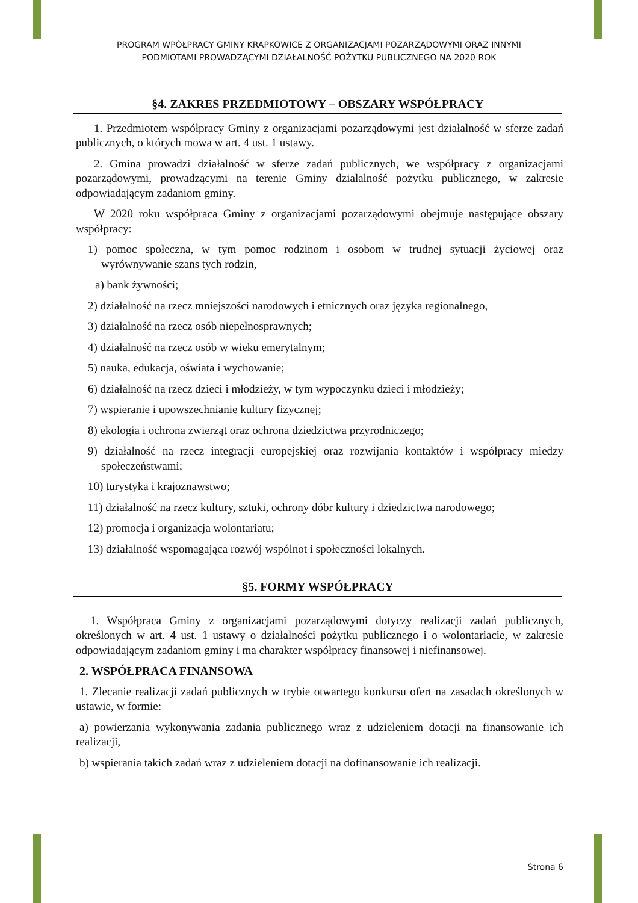PROGRAM WPÓŁPRACY GMINY KRAPKOWICE Z ORGANIZACJAMI POZARZĄDOWYMI ORAZ INNYMI
PODMIOTAMI PROWADZĄCYMI DZIAŁALNOŚĆ POŻYTKU PUBLICZNEGO NA 2020 ROK
§4. ZAKRES PRZEDMIOTOWY – OBSZARY WSPÓŁPRACY
1. Przedmiotem współpracy Gminy z organizacjami pozarządowymi jest działalność w sferze zadań publicznych, o których mowa w art. 4 ust. 1 ustawy.
2. Gmina prowadzi działalność w sferze zadań publicznych, we współpracy z organizacjami pozarządowymi, prowadzącymi na terenie Gminy działalność pożytku publicznego, w zakresie odpowiadającym zadaniom gminy.
W 2020 roku współpraca Gminy z organizacjami pozarządowymi obejmuje następujące obszary współpracy:
1) pomoc społeczna, w tym pomoc rodzinom i osobom w trudnej sytuacji życiowej oraz wyrównywanie szans tych rodzin,
a) bank żywności;
2) działalność na rzecz mniejszości narodowych i etnicznych oraz języka regionalnego,
3) działalność na rzecz osób niepełnosprawnych;
4) działalność na rzecz osób w wieku emerytalnym;
5) nauka, edukacja, oświata i wychowanie;
6) działalność na rzecz dzieci i młodzieży, w tym wypoczynku dzieci i młodzieży;
7) wspieranie i upowszechnianie kultury fizycznej;
8) ekologia i ochrona zwierząt oraz ochrona dziedzictwa przyrodniczego;
9) działalność na rzecz integracji europejskiej oraz rozwijania kontaktów i współpracy miedzy społeczeństwami;
10) turystyka i krajoznawstwo;
11) działalność na rzecz kultury, sztuki, ochrony dóbr kultury i dziedzictwa narodowego;
12) promocja i organizacja wolontariatu;
13) działalność wspomagająca rozwój wspólnot i społeczności lokalnych.
§5. FORMY WSPÓŁPRACY
1. Współpraca Gminy z organizacjami pozarządowymi dotyczy realizacji zadań publicznych, określonych w art. 4 ust. 1 ustawy o działalności pożytku publicznego i o wolontariacie, w zakresie odpowiadającym zadaniom gminy i ma charakter współpracy finansowej i niefinansowej.
2. WSPÓŁPRACA FINANSOWA
1. Zlecanie realizacji zadań publicznych w trybie otwartego konkursu ofert na zasadach określonych w ustawie, w formie:
a) powierzania wykonywania zadania publicznego wraz z udzieleniem dotacji na finansowanie ich realizacji,
b) wspierania takich zadań wraz z udzieleniem dotacji na dofinansowanie ich realizacji.
Strona 6